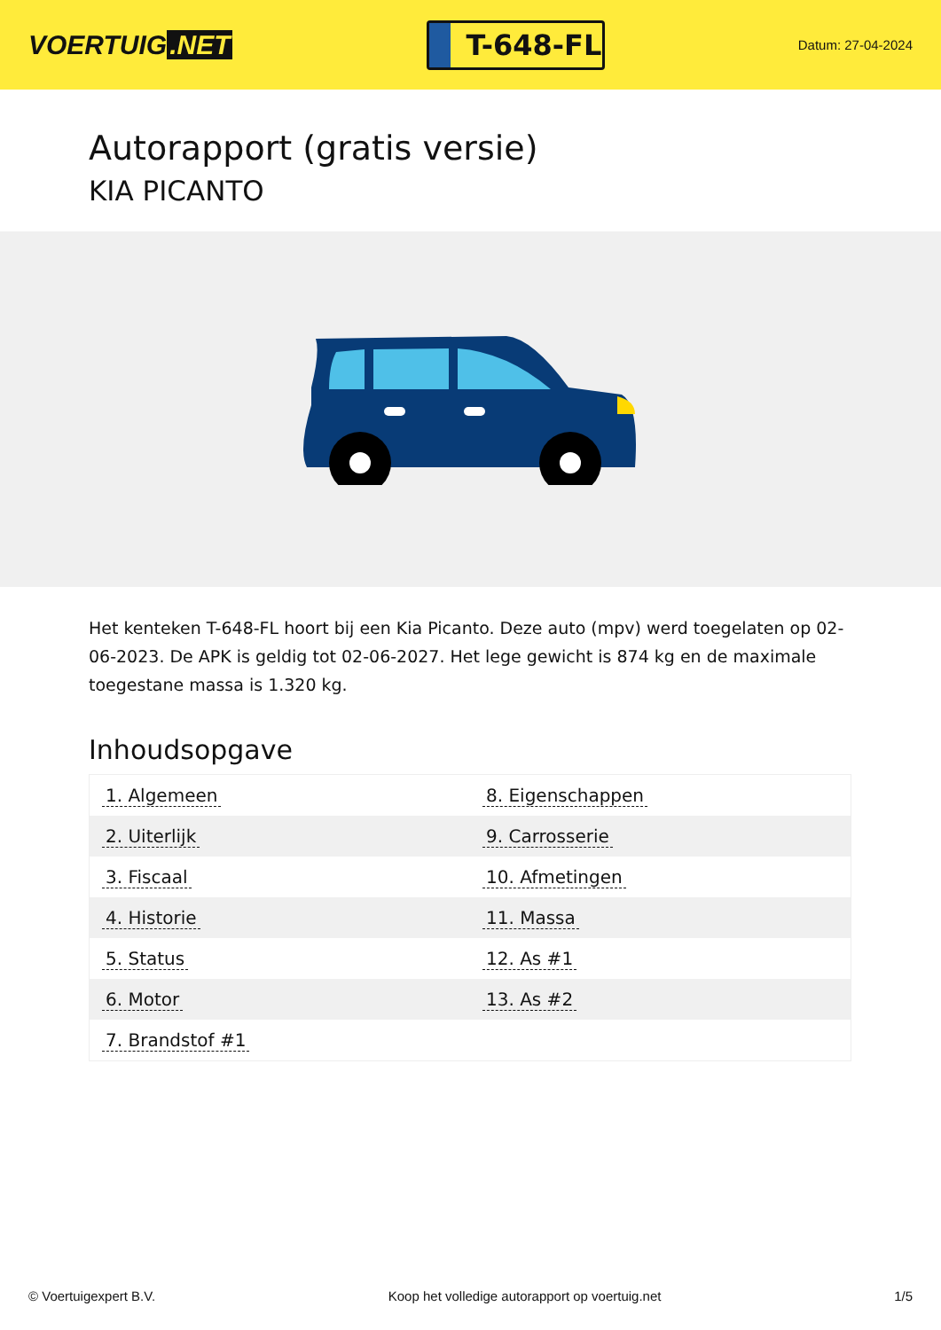VOERTUIG.NET
T-648-FL
Datum: 27-04-2024
Autorapport (gratis versie)
KIA PICANTO
Het kenteken T-648-FL hoort bij een Kia Picanto. Deze auto (mpv) werd toegelaten op 02-06-2023. De APK is geldig tot 02-06-2027. Het lege gewicht is 874 kg en de maximale toegestane massa is 1.320 kg.
Inhoudsopgave
| 1. Algemeen | 8. Eigenschappen |
| 2. Uiterlijk | 9. Carrosserie |
| 3. Fiscaal | 10. Afmetingen |
| 4. Historie | 11. Massa |
| 5. Status | 12. As #1 |
| 6. Motor | 13. As #2 |
| 7. Brandstof #1 | |
© Voertuigexpert B.V. Koop het volledige autorapport op voertuig.net 1/5